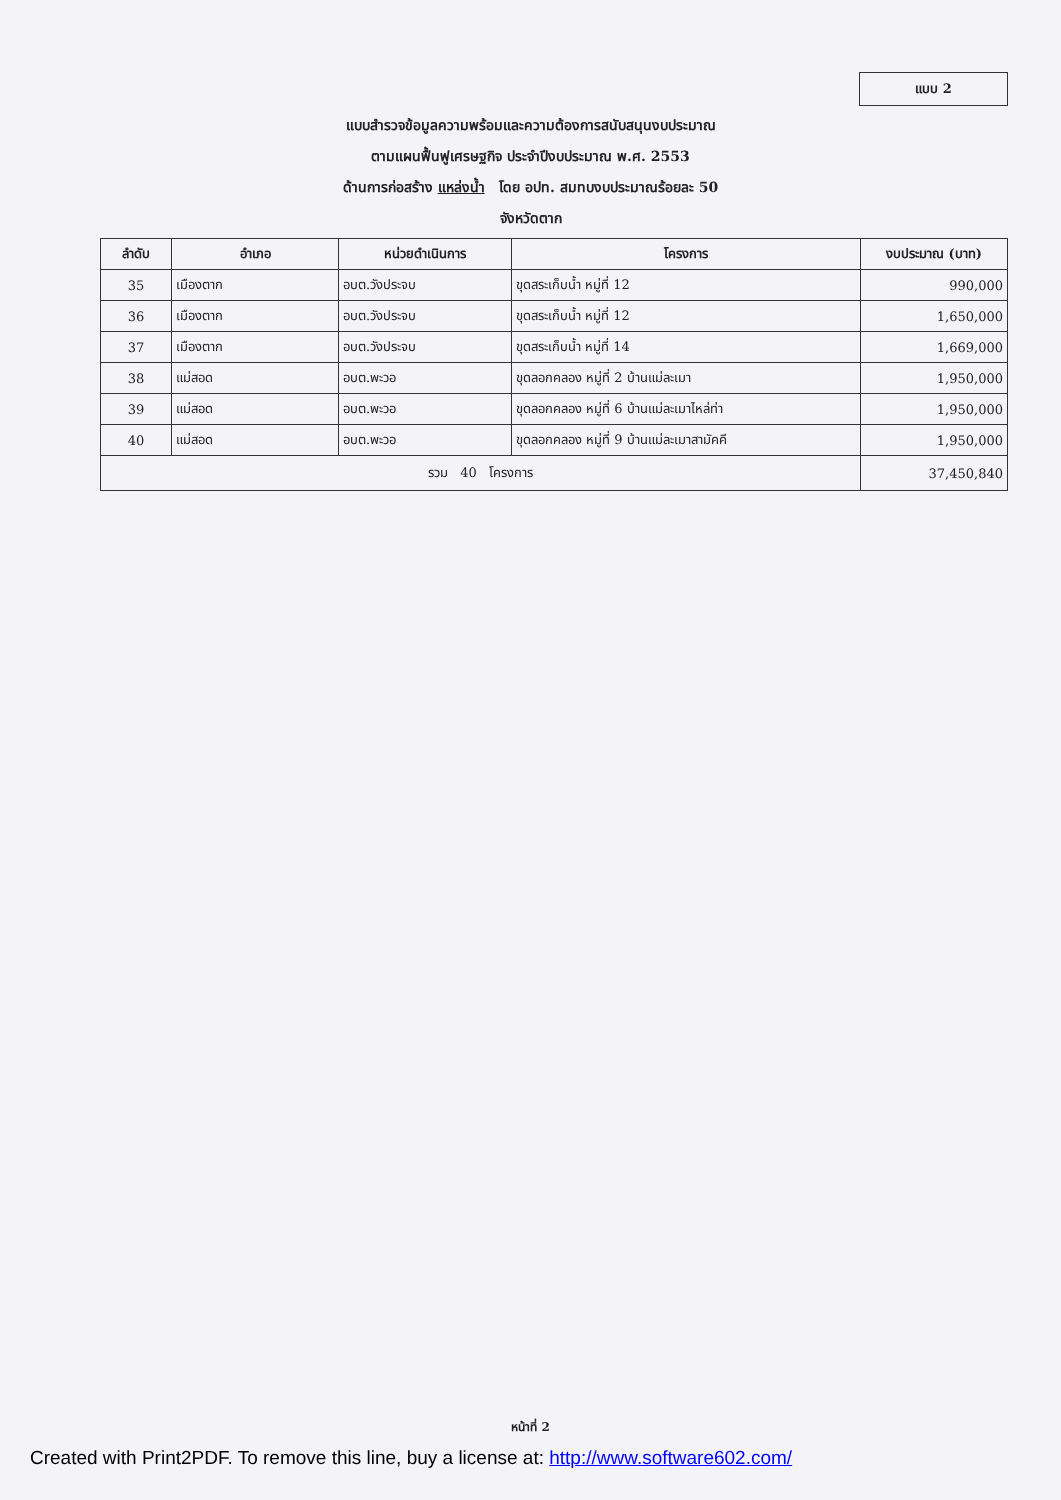แบบ 2
แบบสำรวจข้อมูลความพร้อมและความต้องการสนับสนุนงบประมาณ
ตามแผนฟื้นฟูเศรษฐกิจ ประจำปีงบประมาณ พ.ศ. 2553
ด้านการก่อสร้าง แหล่งน้ำ โดย อปท. สมทบงบประมาณร้อยละ 50
จังหวัดตาก
| ลำดับ | อำเภอ | หน่วยดำเนินการ | โครงการ | งบประมาณ (บาท) |
| --- | --- | --- | --- | --- |
| 35 | เมืองตาก | อบต.วังประจบ | ขุดสระเก็บน้ำ หมู่ที่ 12 | 990,000 |
| 36 | เมืองตาก | อบต.วังประจบ | ขุดสระเก็บน้ำ หมู่ที่ 12 | 1,650,000 |
| 37 | เมืองตาก | อบต.วังประจบ | ขุดสระเก็บน้ำ หมู่ที่ 14 | 1,669,000 |
| 38 | แม่สอด | อบต.พะวอ | ขุดลอกคลอง หมู่ที่ 2 บ้านแม่ละเมา | 1,950,000 |
| 39 | แม่สอด | อบต.พะวอ | ขุดลอกคลอง หมู่ที่ 6 บ้านแม่ละเมาไหล่ท่า | 1,950,000 |
| 40 | แม่สอด | อบต.พะวอ | ขุดลอกคลอง หมู่ที่ 9 บ้านแม่ละเมาสามัคคี | 1,950,000 |
| รวม 40 โครงการ | | | | 37,450,840 |
หน้าที่ 2
Created with Print2PDF. To remove this line, buy a license at: http://www.software602.com/